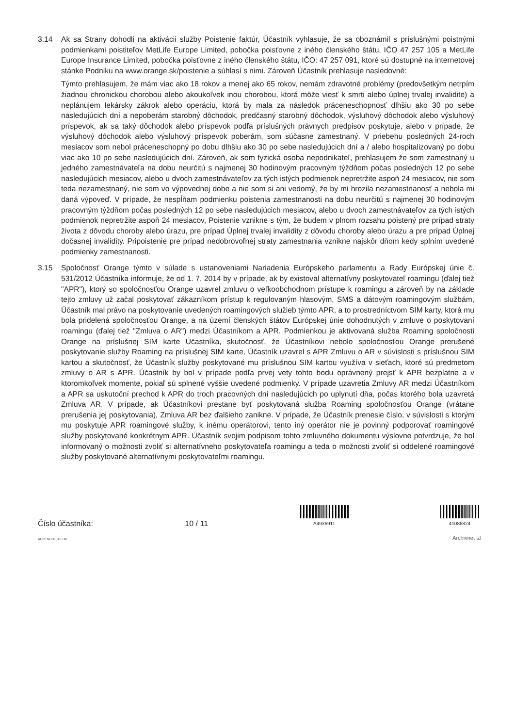3.14 Ak sa Strany dohodli na aktivácii služby Poistenie faktúr, Účastník vyhlasuje, že sa oboznámil s príslušnými poistnými podmienkami poistiteľov MetLife Europe Limited, pobočka poisťovne z iného členského štátu, IČO 47 257 105 a MetLife Europe Insurance Limited, pobočka poisťovne z iného členského štátu, IČO: 47 257 091, ktoré sú dostupné na internetovej stánke Podniku na www.orange.sk/poistenie a súhlasí s nimi. Zároveň Účastník prehlasuje nasledovné:
Týmto prehlasujem, že mám viac ako 18 rokov a menej ako 65 rokov, nemám zdravotné problémy (predovšetkým netrpím žiadnou chronickou chorobou alebo akoukoľvek inou chorobou, ktorá môže viesť k smrti alebo úplnej trvalej invalidite) a neplánujem lekársky zákrok alebo operáciu, ktorá by mala za následok práceneschopnosť dlhšiu ako 30 po sebe nasledujúcich dní a nepoberám starobný dôchodok, predčasný starobný dôchodok, výsluhový dôchodok alebo výsluhový príspevok, ak sa taký dôchodok alebo príspevok podľa príslušných právnych predpisov poskytuje, alebo v prípade, že výsluhový dôchodok alebo výsluhový príspevok poberám, som súčasne zamestnaný. V priebehu posledných 24-roch mesiacov som nebol práceneschopný po dobu dlhšiu ako 30 po sebe nasledujúcich dní a / alebo hospitalizovaný po dobu viac ako 10 po sebe nasledujúcich dní. Zároveň, ak som fyzická osoba nepodnikateľ, prehlasujem že som zamestnaný u jedného zamestnávateľa na dobu neurčitú s najmenej 30 hodinovým pracovným týždňom počas posledných 12 po sebe nasledujúcich mesiacov, alebo u dvoch zamestnávateľov za tých istých podmienok nepretržite aspoň 24 mesiacov, nie som teda nezamestnaný, nie som vo výpovednej dobe a nie som si ani vedomý, že by mi hrozila nezamestnanosť a nebola mi daná výpoveď. V prípade, že nespĺňam podmienku poistenia zamestnanosti na dobu neurčitú s najmenej 30 hodinovým pracovným týždňom počas posledných 12 po sebe nasledujúcich mesiacov, alebo u dvoch zamestnávateľov za tých istých podmienok nepretržite aspoň 24 mesiacov, Poistenie vznikne s tým, že budem v plnom rozsahu poistený pre prípad straty života z dôvodu choroby alebo úrazu, pre prípad Úplnej trvalej invalidity z dôvodu choroby alebo úrazu a pre prípad Úplnej dočasnej invalidity. Pripoistenie pre prípad nedobrovoľnej straty zamestnania vznikne najskôr dňom kedy splním uvedené podmienky zamestnanosti.
3.15 Spoločnosť Orange týmto v súlade s ustanoveniami Nariadenia Európskeho parlamentu a Rady Európskej únie č. 531/2012 Účastníka informuje, že od 1. 7. 2014 by v prípade, ak by existoval alternatívny poskytovateľ roamingu (ďalej tiež "APR"), ktorý so spoločnosťou Orange uzavrel zmluvu o veľkoobchodnom prístupe k roamingu a zároveň by na základe tejto zmluvy už začal poskytovať zákazníkom prístup k regulovaným hlasovým, SMS a dátovým roamingovým službám, Účastník mal právo na poskytovanie uvedených roamingových služieb týmto APR, a to prostredníctvom SIM karty, ktorá mu bola pridelená spoločnosťou Orange, a na území členských štátov Európskej únie dohodnutých v zmluve o poskytovaní roamingu (ďalej tiež "Zmluva o AR") medzi Účastníkom a APR. Podmienkou je aktivovaná služba Roaming spoločnosti Orange na príslušnej SIM karte Účastníka, skutočnosť, že Účastníkovi nebolo spoločnosťou Orange prerušené poskytovanie služby Roaming na príslušnej SIM karte, Účastník uzavrel s APR Zmluvu o AR v súvislosti s príslušnou SIM kartou a skutočnosť, že Účastník služby poskytované mu príslušnou SIM kartou využíva v sieťach, ktoré sú predmetom zmluvy o AR s APR. Účastník by bol v prípade podľa prvej vety tohto bodu oprávnený prejsť k APR bezplatne a v ktoromkoľvek momente, pokiaľ sú splnené vyššie uvedené podmienky. V prípade uzavretia Zmluvy AR medzi Účastníkom a APR sa uskutoční prechod k APR do troch pracovných dní nasledujúcich po uplynutí dňa, počas ktorého bola uzavretá Zmluva AR. V prípade, ak Účastníkovi prestane byť poskytovaná služba Roaming spoločnosťou Orange (vrátane prerušenia jej poskytovania), Zmluva AR bez ďalšieho zanikne. V prípade, že Účastník prenesie číslo, v súvislosti s ktorým mu poskytuje APR roamingové služby, k inému operátorovi, tento iný operátor nie je povinný podporovať roamingové služby poskytované konkrétnym APR. Účastník svojim podpisom tohto zmluvného dokumentu výslovne potvrdzuje, že bol informovaný o možnosti zvoliť si alternatívneho poskytovateľa roamingu a teda o možnosti zvoliť si oddelené roamingové služby poskytované alternatívnymi poskytovateľmi roamingu.
Číslo účastníka:
10 / 11
A4936911
41086824
APPENDIX_316.sk Archivnet ☑